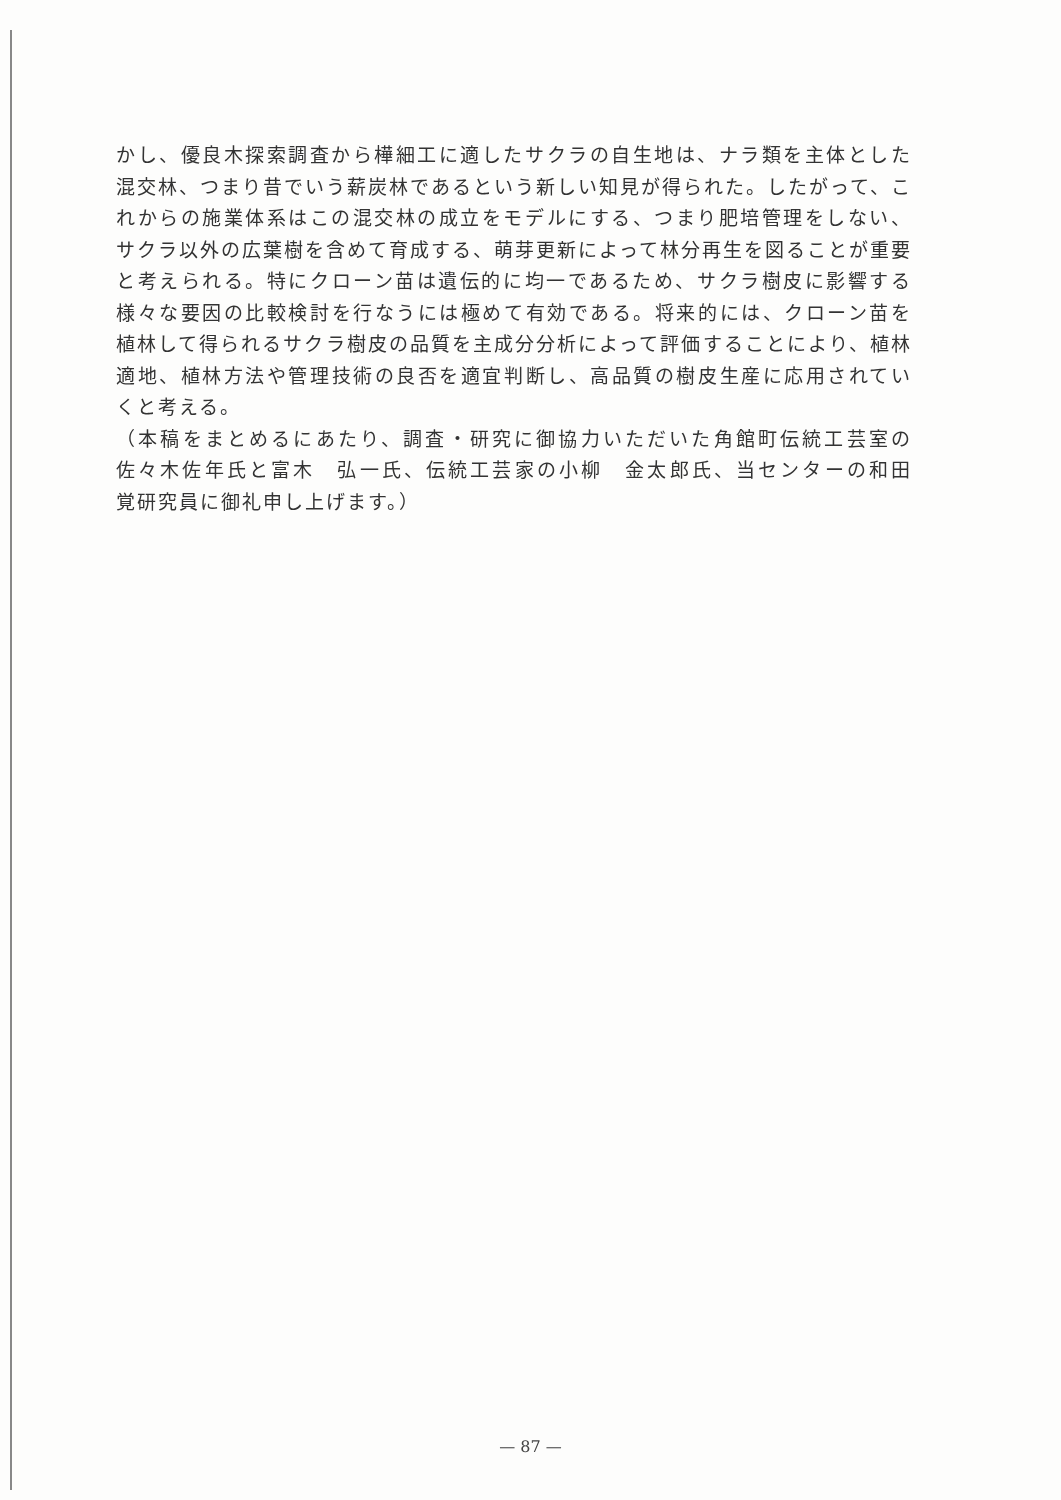かし、優良木探索調査から樺細工に適したサクラの自生地は、ナラ類を主体とした混交林、つまり昔でいう薪炭林であるという新しい知見が得られた。したがって、これからの施業体系はこの混交林の成立をモデルにする、つまり肥培管理をしない、サクラ以外の広葉樹を含めて育成する、萌芽更新によって林分再生を図ることが重要と考えられる。特にクローン苗は遺伝的に均一であるため、サクラ樹皮に影響する様々な要因の比較検討を行なうには極めて有効である。将来的には、クローン苗を植林して得られるサクラ樹皮の品質を主成分分析によって評価することにより、植林適地、植林方法や管理技術の良否を適宜判断し、高品質の樹皮生産に応用されていくと考える。
（本稿をまとめるにあたり、調査・研究に御協力いただいた角館町伝統工芸室の佐々木佐年氏と富木　弘一氏、伝統工芸家の小柳　金太郎氏、当センターの和田　覚研究員に御礼申し上げます。）
— 87 —